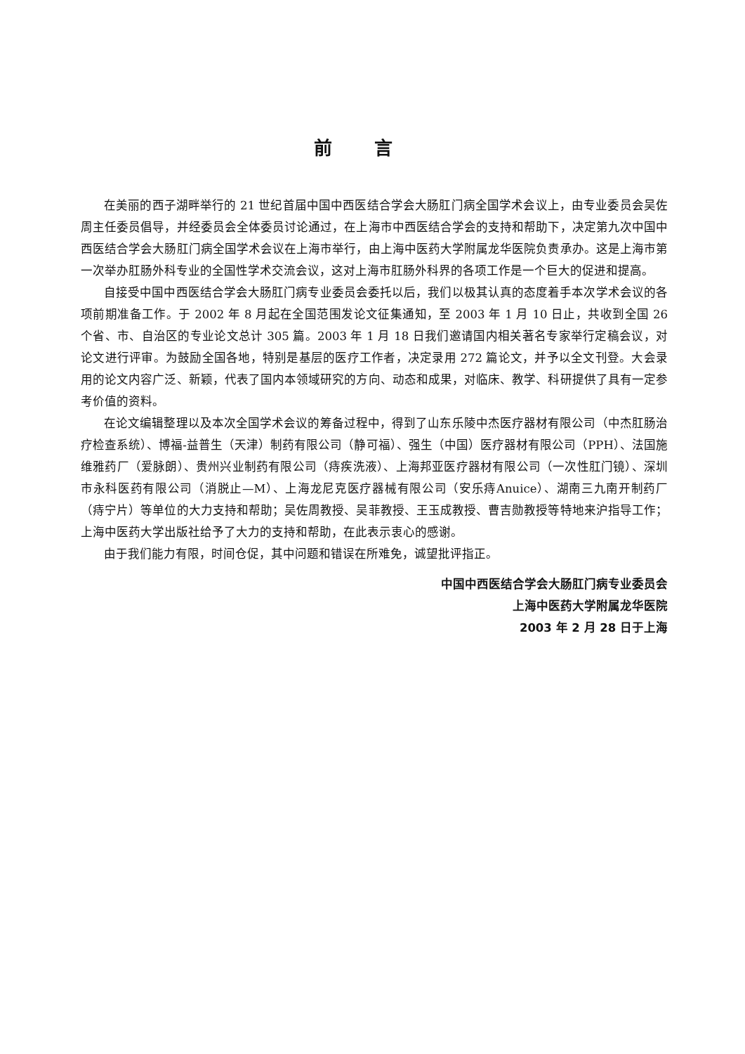前言
在美丽的西子湖畔举行的 21 世纪首届中国中西医结合学会大肠肛门病全国学术会议上，由专业委员会吴佐周主任委员倡导，并经委员会全体委员讨论通过，在上海市中西医结合学会的支持和帮助下，决定第九次中国中西医结合学会大肠肛门病全国学术会议在上海市举行，由上海中医药大学附属龙华医院负责承办。这是上海市第一次举办肛肠外科专业的全国性学术交流会议，这对上海市肛肠外科界的各项工作是一个巨大的促进和提高。
自接受中国中西医结合学会大肠肛门病专业委员会委托以后，我们以极其认真的态度着手本次学术会议的各项前期准备工作。于 2002 年 8 月起在全国范围发论文征集通知，至 2003 年 1 月 10 日止，共收到全国 26 个省、市、自治区的专业论文总计 305 篇。2003 年 1 月 18 日我们邀请国内相关著名专家举行定稿会议，对论文进行评审。为鼓励全国各地，特别是基层的医疗工作者，决定录用 272 篇论文，并予以全文刊登。大会录用的论文内容广泛、新颖，代表了国内本领域研究的方向、动态和成果，对临床、教学、科研提供了具有一定参考价值的资料。
在论文编辑整理以及本次全国学术会议的筹备过程中，得到了山东乐陵中杰医疗器材有限公司（中杰肛肠治疗检查系统）、博福-益普生（天津）制药有限公司（静可福）、强生（中国）医疗器材有限公司（PPH）、法国施维雅药厂（爱脉朗）、贵州兴业制药有限公司（痔疾洗液）、上海邦亚医疗器材有限公司（一次性肛门镜）、深圳市永科医药有限公司（消脱止—M）、上海龙尼克医疗器械有限公司（安乐痔Anuice）、湖南三九南开制药厂（痔宁片）等单位的大力支持和帮助；吴佐周教授、吴菲教授、王玉成教授、曹吉勋教授等特地来沪指导工作；上海中医药大学出版社给予了大力的支持和帮助，在此表示衷心的感谢。
由于我们能力有限，时间仓促，其中问题和错误在所难免，诚望批评指正。
中国中西医结合学会大肠肛门病专业委员会
上海中医药大学附属龙华医院
2003 年 2 月 28 日于上海